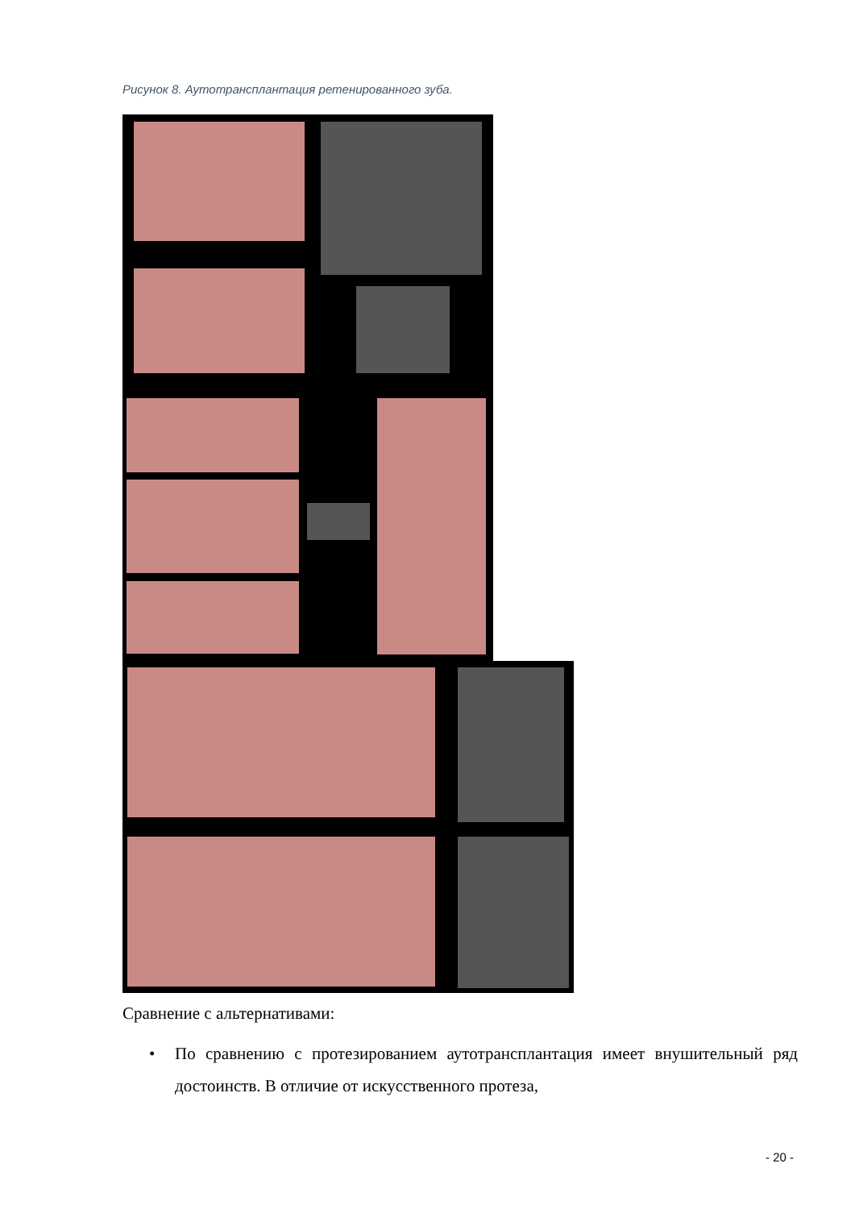Рисунок 8. Аутотрансплантация ретенированного зуба.
Сравнение с альтернативами:
•
По сравнению с протезированием аутотрансплантация имеет внушительный ряд достоинств. В отличие от искусственного протеза,
- 20 -